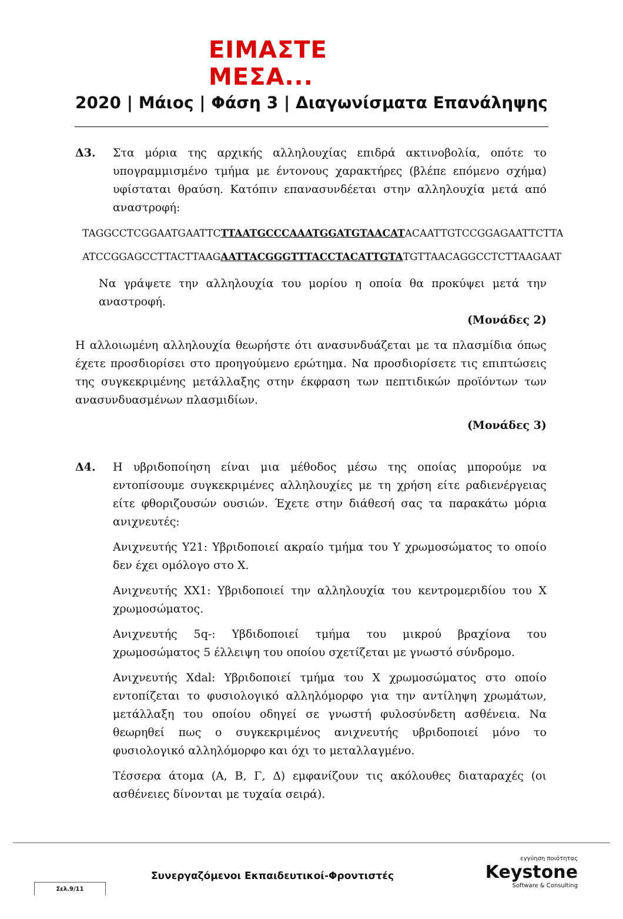ΕΙΜΑΣΤΕ ΜΕΣΑ...
2020 | Μάιος | Φάση 3 | Διαγωνίσματα Επανάληψης
Δ3. Στα μόρια της αρχικής αλληλουχίας επιδρά ακτινοβολία, οπότε το υπογραμμισμένο τμήμα με έντονους χαρακτήρες (βλέπε επόμενο σχήμα) υφίσταται θραύση. Κατόπιν επανασυνδέεται στην αλληλουχία μετά από αναστροφή:
TAGGCCTCGGAATGAATTCTTAATGCCCAAATGGATGTAACATACAATTGTCCGGAGAATTCTTA
ATCCGGAGCCTTACTTAAGAATTACGGGTTTACCTACATTGTATGTTAACAGGCCTCTTAAGAAT
Να γράψετε την αλληλουχία του μορίου η οποία θα προκύψει μετά την αναστροφή.
(Μονάδες 2)
Η αλλοιωμένη αλληλουχία θεωρήστε ότι ανασυνδυάζεται με τα πλασμίδια όπως έχετε προσδιορίσει στο προηγούμενο ερώτημα. Να προσδιορίσετε τις επιπτώσεις της συγκεκριμένης μετάλλαξης στην έκφραση των πεπτιδικών προϊόντων των ανασυνδυασμένων πλασμιδίων.
(Μονάδες 3)
Δ4. Η υβριδοποίηση είναι μια μέθοδος μέσω της οποίας μπορούμε να εντοπίσουμε συγκεκριμένες αλληλουχίες με τη χρήση είτε ραδιενέργειας είτε φθοριζουσών ουσιών. Έχετε στην διάθεσή σας τα παρακάτω μόρια ανιχνευτές:
Ανιχνευτής Y21: Υβριδοποιεί ακραίο τμήμα του Y χρωμοσώματος το οποίο δεν έχει ομόλογο στο X.
Ανιχνευτής XX1: Υβριδοποιεί την αλληλουχία του κεντρομεριδίου του X χρωμοσώματος.
Ανιχνευτής 5q-: Υβδιδοποιεί τμήμα του μικρού βραχίονα του χρωμοσώματος 5 έλλειψη του οποίου σχετίζεται με γνωστό σύνδρομο.
Ανιχνευτής Xdal: Υβριδοποιεί τμήμα του X χρωμοσώματος στο οποίο εντοπίζεται το φυσιολογικό αλληλόμορφο για την αντίληψη χρωμάτων, μετάλλαξη του οποίου οδηγεί σε γνωστή φυλοσύνδετη ασθένεια. Να θεωρηθεί πως ο συγκεκριμένος ανιχνευτής υβριδοποιεί μόνο το φυσιολογικό αλληλόμορφο και όχι το μεταλλαγμένο.
Τέσσερα άτομα (Α, Β, Γ, Δ) εμφανίζουν τις ακόλουθες διαταραχές (οι ασθένειες δίνονται με τυχαία σειρά).
Συνεργαζόμενοι Εκπαιδευτικοί-Φροντιστές
Σελ.9/11
εγγύηση ποιότητας
Keystone
Software & Consulting